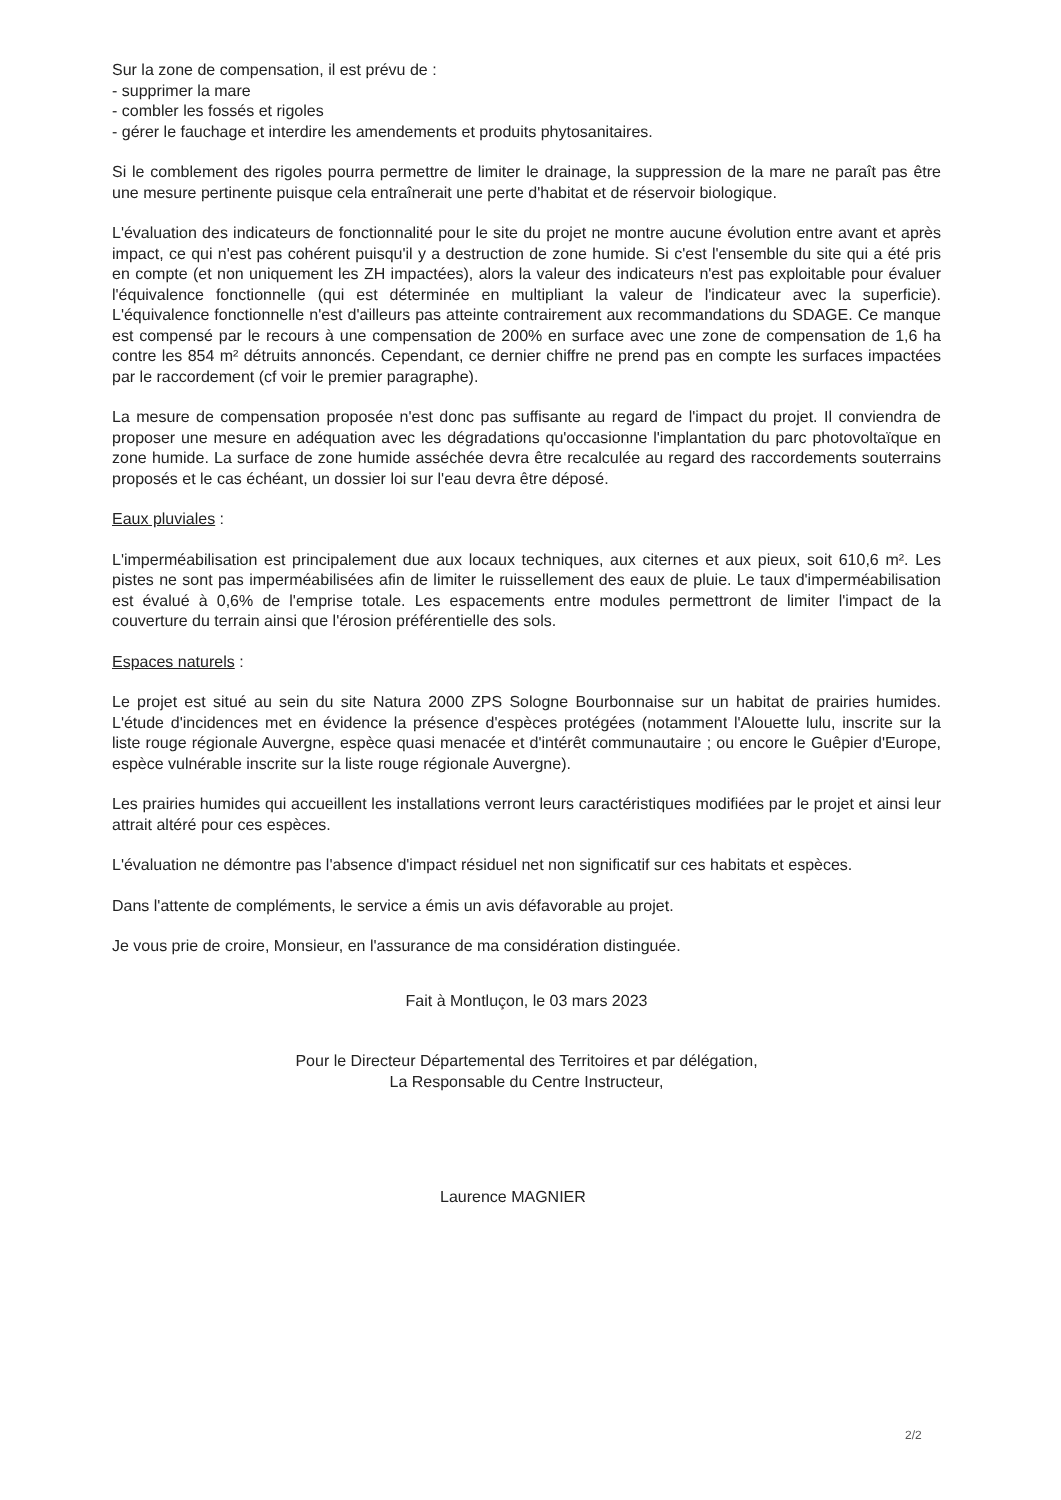Sur la zone de compensation, il est prévu de :
- supprimer la mare
- combler les fossés et rigoles
- gérer le fauchage et interdire les amendements et produits phytosanitaires.
Si le comblement des rigoles pourra permettre de limiter le drainage, la suppression de la mare ne paraît pas être une mesure pertinente puisque cela entraînerait une perte d'habitat et de réservoir biologique.
L'évaluation des indicateurs de fonctionnalité pour le site du projet ne montre aucune évolution entre avant et après impact, ce qui n'est pas cohérent puisqu'il y a destruction de zone humide. Si c'est l'ensemble du site qui a été pris en compte (et non uniquement les ZH impactées), alors la valeur des indicateurs n'est pas exploitable pour évaluer l'équivalence fonctionnelle (qui est déterminée en multipliant la valeur de l'indicateur avec la superficie). L'équivalence fonctionnelle n'est d'ailleurs pas atteinte contrairement aux recommandations du SDAGE. Ce manque est compensé par le recours à une compensation de 200% en surface avec une zone de compensation de 1,6 ha contre les 854 m² détruits annoncés. Cependant, ce dernier chiffre ne prend pas en compte les surfaces impactées par le raccordement (cf voir le premier paragraphe).
La mesure de compensation proposée n'est donc pas suffisante au regard de l'impact du projet. Il conviendra de proposer une mesure en adéquation avec les dégradations qu'occasionne l'implantation du parc photovoltaïque en zone humide. La surface de zone humide asséchée devra être recalculée au regard des raccordements souterrains proposés et le cas échéant, un dossier loi sur l'eau devra être déposé.
Eaux pluviales :
L'imperméabilisation est principalement due aux locaux techniques, aux citernes et aux pieux, soit 610,6 m². Les pistes ne sont pas imperméabilisées afin de limiter le ruissellement des eaux de pluie. Le taux d'imperméabilisation est évalué à 0,6% de l'emprise totale. Les espacements entre modules permettront de limiter l'impact de la couverture du terrain ainsi que l'érosion préférentielle des sols.
Espaces naturels :
Le projet est situé au sein du site Natura 2000 ZPS Sologne Bourbonnaise sur un habitat de prairies humides. L'étude d'incidences met en évidence la présence d'espèces protégées (notamment l'Alouette lulu, inscrite sur la liste rouge régionale Auvergne, espèce quasi menacée et d'intérêt communautaire ; ou encore le Guêpier d'Europe, espèce vulnérable inscrite sur la liste rouge régionale Auvergne).
Les prairies humides qui accueillent les installations verront leurs caractéristiques modifiées par le projet et ainsi leur attrait altéré pour ces espèces.
L'évaluation ne démontre pas l'absence d'impact résiduel net non significatif sur ces habitats et espèces.
Dans l'attente de compléments, le service a émis un avis défavorable au projet.
Je vous prie de croire, Monsieur, en l'assurance de ma considération distinguée.
Fait à Montluçon, le 03 mars 2023
Pour le Directeur Départemental des Territoires et par délégation,
La Responsable du Centre Instructeur,
Laurence MAGNIER
2/2